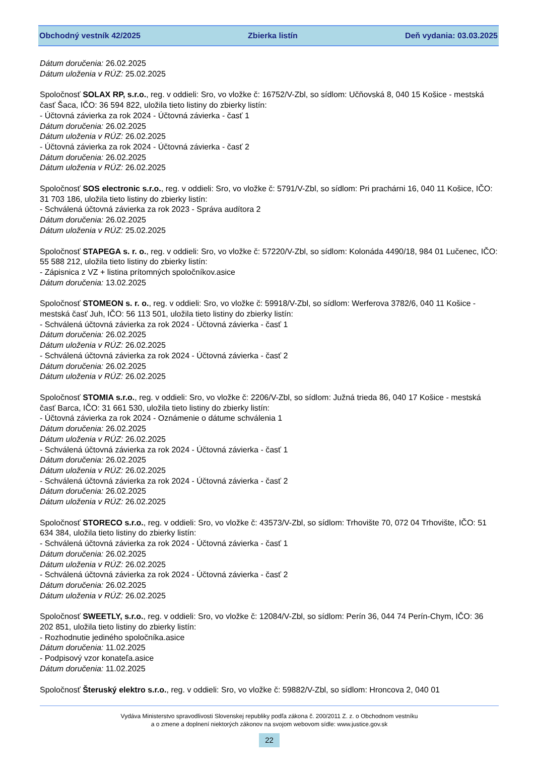Obchodný vestník 42/2025 Zbierka listín Deň vydania: 03.03.2025
Dátum doručenia: 26.02.2025
Dátum uloženia v RÚZ: 25.02.2025
Spoločnosť SOLAX RP, s.r.o., reg. v oddieli: Sro, vo vložke č: 16752/V-Zbl, so sídlom: Učňovská 8, 040 15 Košice - mestská časť Šaca, IČO: 36 594 822, uložila tieto listiny do zbierky listín:
- Účtovná závierka za rok 2024 - Účtovná závierka - časť 1
Dátum doručenia: 26.02.2025
Dátum uloženia v RÚZ: 26.02.2025
- Účtovná závierka za rok 2024 - Účtovná závierka - časť 2
Dátum doručenia: 26.02.2025
Dátum uloženia v RÚZ: 26.02.2025
Spoločnosť SOS electronic s.r.o., reg. v oddieli: Sro, vo vložke č: 5791/V-Zbl, so sídlom: Pri prachárni 16, 040 11 Košice, IČO: 31 703 186, uložila tieto listiny do zbierky listín:
- Schválená účtovná závierka za rok 2023 - Správa audítora 2
Dátum doručenia: 26.02.2025
Dátum uloženia v RÚZ: 25.02.2025
Spoločnosť STAPEGA s. r. o., reg. v oddieli: Sro, vo vložke č: 57220/V-Zbl, so sídlom: Kolonáda 4490/18, 984 01 Lučenec, IČO: 55 588 212, uložila tieto listiny do zbierky listín:
- Zápisnica z VZ + listina prítomných spoločníkov.asice
Dátum doručenia: 13.02.2025
Spoločnosť STOMEON s. r. o., reg. v oddieli: Sro, vo vložke č: 59918/V-Zbl, so sídlom: Werferova 3782/6, 040 11 Košice - mestská časť Juh, IČO: 56 113 501, uložila tieto listiny do zbierky listín:
- Schválená účtovná závierka za rok 2024 - Účtovná závierka - časť 1
Dátum doručenia: 26.02.2025
Dátum uloženia v RÚZ: 26.02.2025
- Schválená účtovná závierka za rok 2024 - Účtovná závierka - časť 2
Dátum doručenia: 26.02.2025
Dátum uloženia v RÚZ: 26.02.2025
Spoločnosť STOMIA s.r.o., reg. v oddieli: Sro, vo vložke č: 2206/V-Zbl, so sídlom: Južná trieda 86, 040 17 Košice - mestská časť Barca, IČO: 31 661 530, uložila tieto listiny do zbierky listín:
- Účtovná závierka za rok 2024 - Oznámenie o dátume schválenia 1
Dátum doručenia: 26.02.2025
Dátum uloženia v RÚZ: 26.02.2025
- Schválená účtovná závierka za rok 2024 - Účtovná závierka - časť 1
Dátum doručenia: 26.02.2025
Dátum uloženia v RÚZ: 26.02.2025
- Schválená účtovná závierka za rok 2024 - Účtovná závierka - časť 2
Dátum doručenia: 26.02.2025
Dátum uloženia v RÚZ: 26.02.2025
Spoločnosť STORECO s.r.o., reg. v oddieli: Sro, vo vložke č: 43573/V-Zbl, so sídlom: Trhovište 70, 072 04 Trhovište, IČO: 51 634 384, uložila tieto listiny do zbierky listín:
- Schválená účtovná závierka za rok 2024 - Účtovná závierka - časť 1
Dátum doručenia: 26.02.2025
Dátum uloženia v RÚZ: 26.02.2025
- Schválená účtovná závierka za rok 2024 - Účtovná závierka - časť 2
Dátum doručenia: 26.02.2025
Dátum uloženia v RÚZ: 26.02.2025
Spoločnosť SWEETLY, s.r.o., reg. v oddieli: Sro, vo vložke č: 12084/V-Zbl, so sídlom: Perín 36, 044 74 Perín-Chym, IČO: 36 202 851, uložila tieto listiny do zbierky listín:
- Rozhodnutie jediného spoločníka.asice
Dátum doručenia: 11.02.2025
- Podpisový vzor konateľa.asice
Dátum doručenia: 11.02.2025
Spoločnosť Šteruský elektro s.r.o., reg. v oddieli: Sro, vo vložke č: 59882/V-Zbl, so sídlom: Hroncova 2, 040 01
Vydáva Ministerstvo spravodlivosti Slovenskej republiky podľa zákona č. 200/2011 Z. z. o Obchodnom vestníku
a o zmene a doplnení niektorých zákonov na svojom webovom sídle: www.justice.gov.sk
22